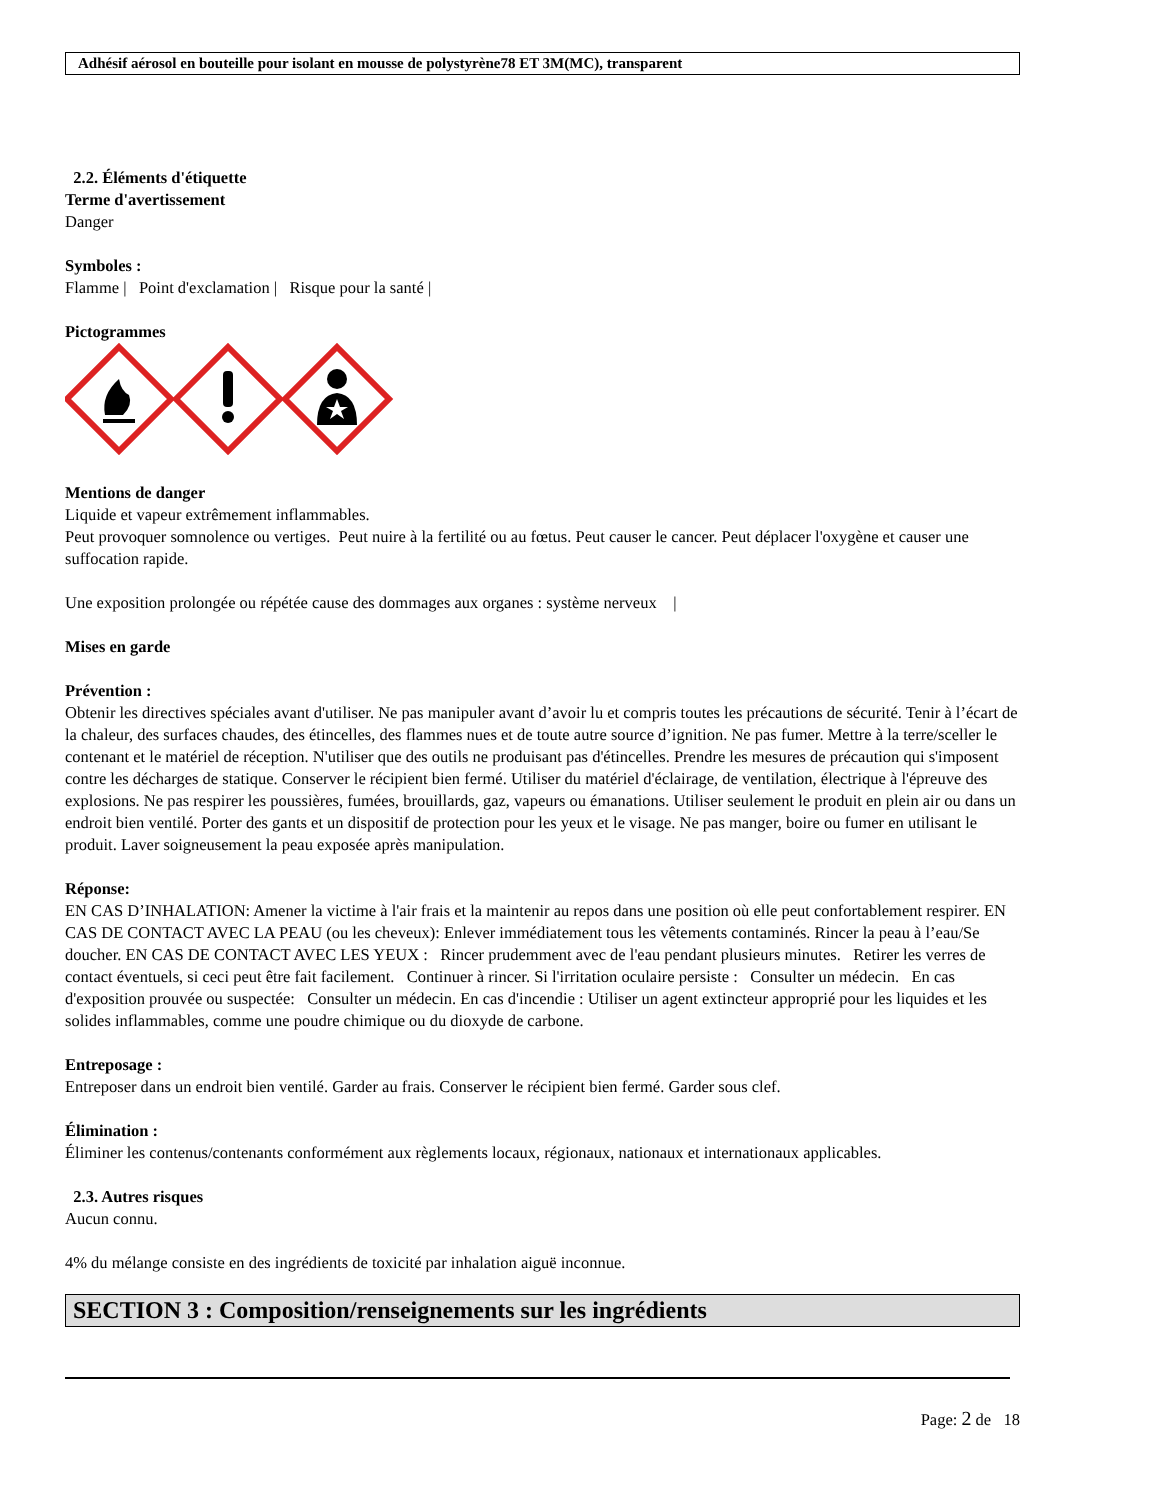Adhésif aérosol en bouteille pour isolant en mousse de polystyrène78 ET 3M(MC), transparent
2.2. Éléments d'étiquette
Terme d'avertissement
Danger
Symboles :
Flamme | Point d'exclamation | Risque pour la santé |
Pictogrammes
Mentions de danger
Liquide et vapeur extrêmement inflammables.
Peut provoquer somnolence ou vertiges. Peut nuire à la fertilité ou au fœtus. Peut causer le cancer. Peut déplacer l'oxygène et causer une suffocation rapide.
Une exposition prolongée ou répétée cause des dommages aux organes : système nerveux |
Mises en garde
Prévention :
Obtenir les directives spéciales avant d'utiliser. Ne pas manipuler avant d’avoir lu et compris toutes les précautions de sécurité. Tenir à l’écart de la chaleur, des surfaces chaudes, des étincelles, des flammes nues et de toute autre source d’ignition. Ne pas fumer. Mettre à la terre/sceller le contenant et le matériel de réception. N'utiliser que des outils ne produisant pas d'étincelles. Prendre les mesures de précaution qui s'imposent contre les décharges de statique. Conserver le récipient bien fermé. Utiliser du matériel d'éclairage, de ventilation, électrique à l'épreuve des explosions. Ne pas respirer les poussières, fumées, brouillards, gaz, vapeurs ou émanations. Utiliser seulement le produit en plein air ou dans un endroit bien ventilé. Porter des gants et un dispositif de protection pour les yeux et le visage. Ne pas manger, boire ou fumer en utilisant le produit. Laver soigneusement la peau exposée après manipulation.
Réponse:
EN CAS D’INHALATION: Amener la victime à l'air frais et la maintenir au repos dans une position où elle peut confortablement respirer. EN CAS DE CONTACT AVEC LA PEAU (ou les cheveux): Enlever immédiatement tous les vêtements contaminés. Rincer la peau à l’eau/Se doucher. EN CAS DE CONTACT AVEC LES YEUX : Rincer prudemment avec de l'eau pendant plusieurs minutes. Retirer les verres de contact éventuels, si ceci peut être fait facilement. Continuer à rincer. Si l'irritation oculaire persiste : Consulter un médecin. En cas d'exposition prouvée ou suspectée: Consulter un médecin. En cas d'incendie : Utiliser un agent extincteur approprié pour les liquides et les solides inflammables, comme une poudre chimique ou du dioxyde de carbone.
Entreposage :
Entreposer dans un endroit bien ventilé. Garder au frais. Conserver le récipient bien fermé. Garder sous clef.
Élimination :
Éliminer les contenus/contenants conformément aux règlements locaux, régionaux, nationaux et internationaux applicables.
2.3. Autres risques
Aucun connu.
4% du mélange consiste en des ingrédients de toxicité par inhalation aiguë inconnue.
SECTION 3 : Composition/renseignements sur les ingrédients
Page: 2 de 18